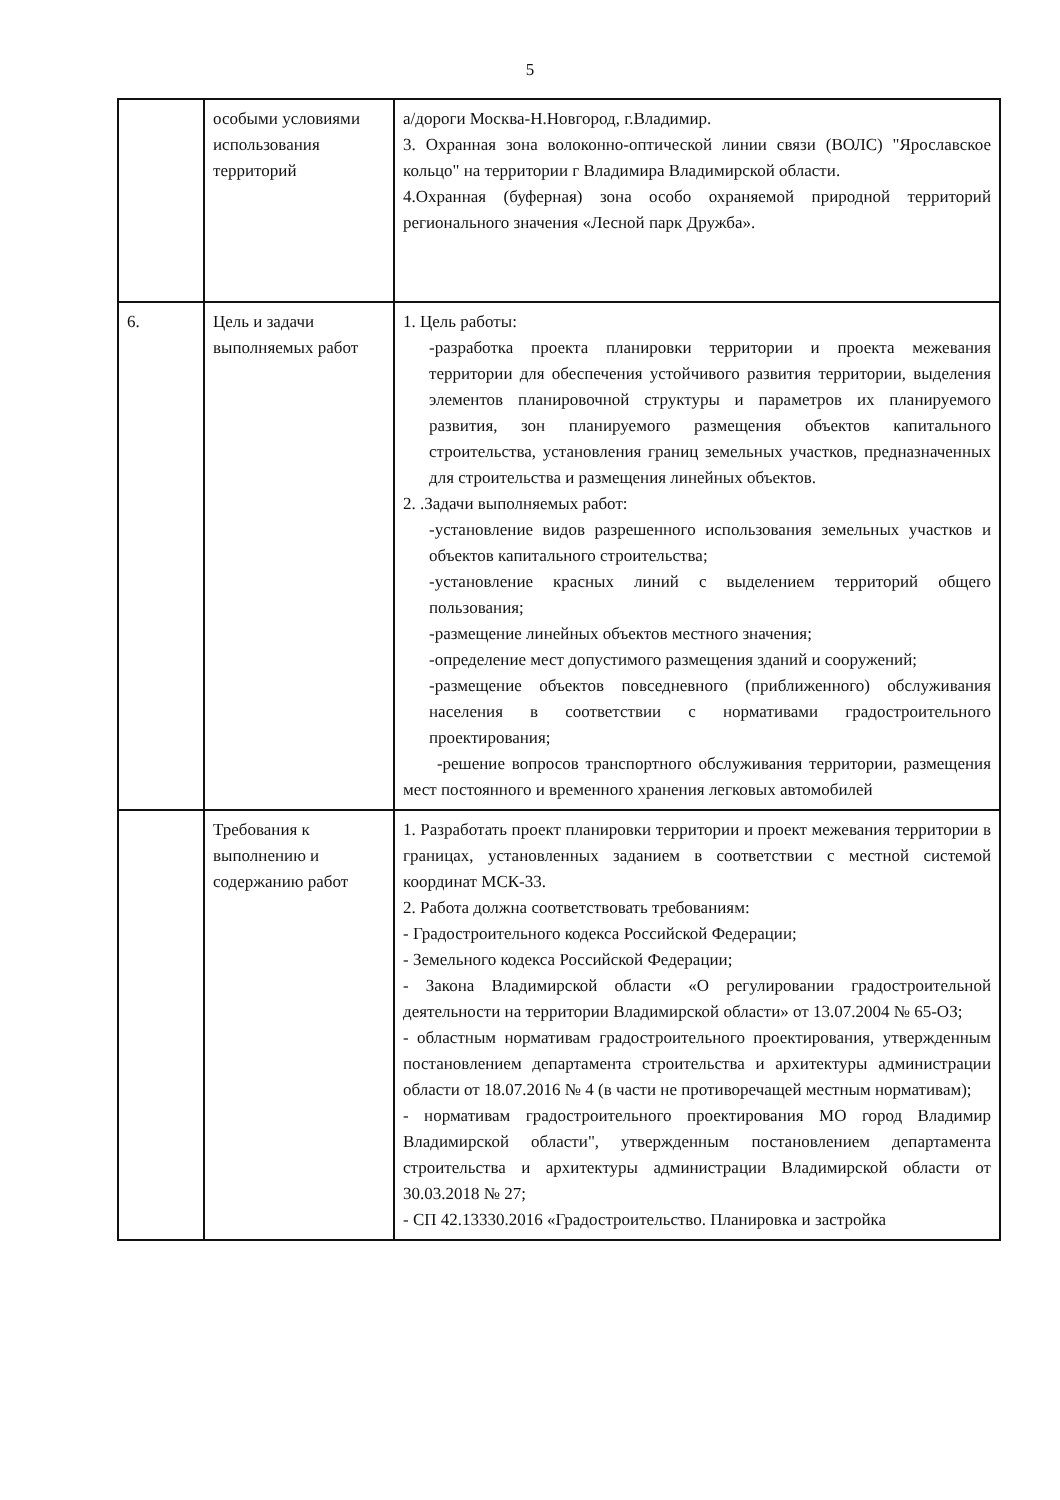5
| | особыми условиями использования территорий | а/дороги Москва-Н.Новгород, г.Владимир. 3. Охранная зона волоконно-оптической линии связи (ВОЛС) "Ярославское кольцо" на территории г Владимира Владимирской области. 4.Охранная (буферная) зона особо охраняемой природной территорий регионального значения «Лесной парк Дружба». |
| 6. | Цель и задачи выполняемых работ | 1. Цель работы: -разработка проекта планировки территории и проекта межевания территории для обеспечения устойчивого развития территории, выделения элементов планировочной структуры и параметров их планируемого развития, зон планируемого размещения объектов капитального строительства, установления границ земельных участков, предназначенных для строительства и размещения линейных объектов. 2. .Задачи выполняемых работ: -установление видов разрешенного использования земельных участков и объектов капитального строительства; -установление красных линий с выделением территорий общего пользования; -размещение линейных объектов местного значения; -определение мест допустимого размещения зданий и сооружений; -размещение объектов повседневного (приближенного) обслуживания населения в соответствии с нормативами градостроительного проектирования; -решение вопросов транспортного обслуживания территории, размещения мест постоянного и временного хранения легковых автомобилей |
| | Требования к выполнению и содержанию работ | 1. Разработать проект планировки территории и проект межевания территории в границах, установленных заданием в соответствии с местной системой координат МСК-33. 2. Работа должна соответствовать требованиям: - Градостроительного кодекса Российской Федерации; - Земельного кодекса Российской Федерации; - Закона Владимирской области «О регулировании градостроительной деятельности на территории Владимирской области» от 13.07.2004 № 65-ОЗ; - областным нормативам градостроительного проектирования, утвержденным постановлением департамента строительства и архитектуры администрации области от 18.07.2016 № 4 (в части не противоречащей местным нормативам); - нормативам градостроительного проектирования МО город Владимир Владимирской области", утвержденным постановлением департамента строительства и архитектуры администрации Владимирской области от 30.03.2018 № 27; - СП 42.13330.2016 «Градостроительство. Планировка и застройка |